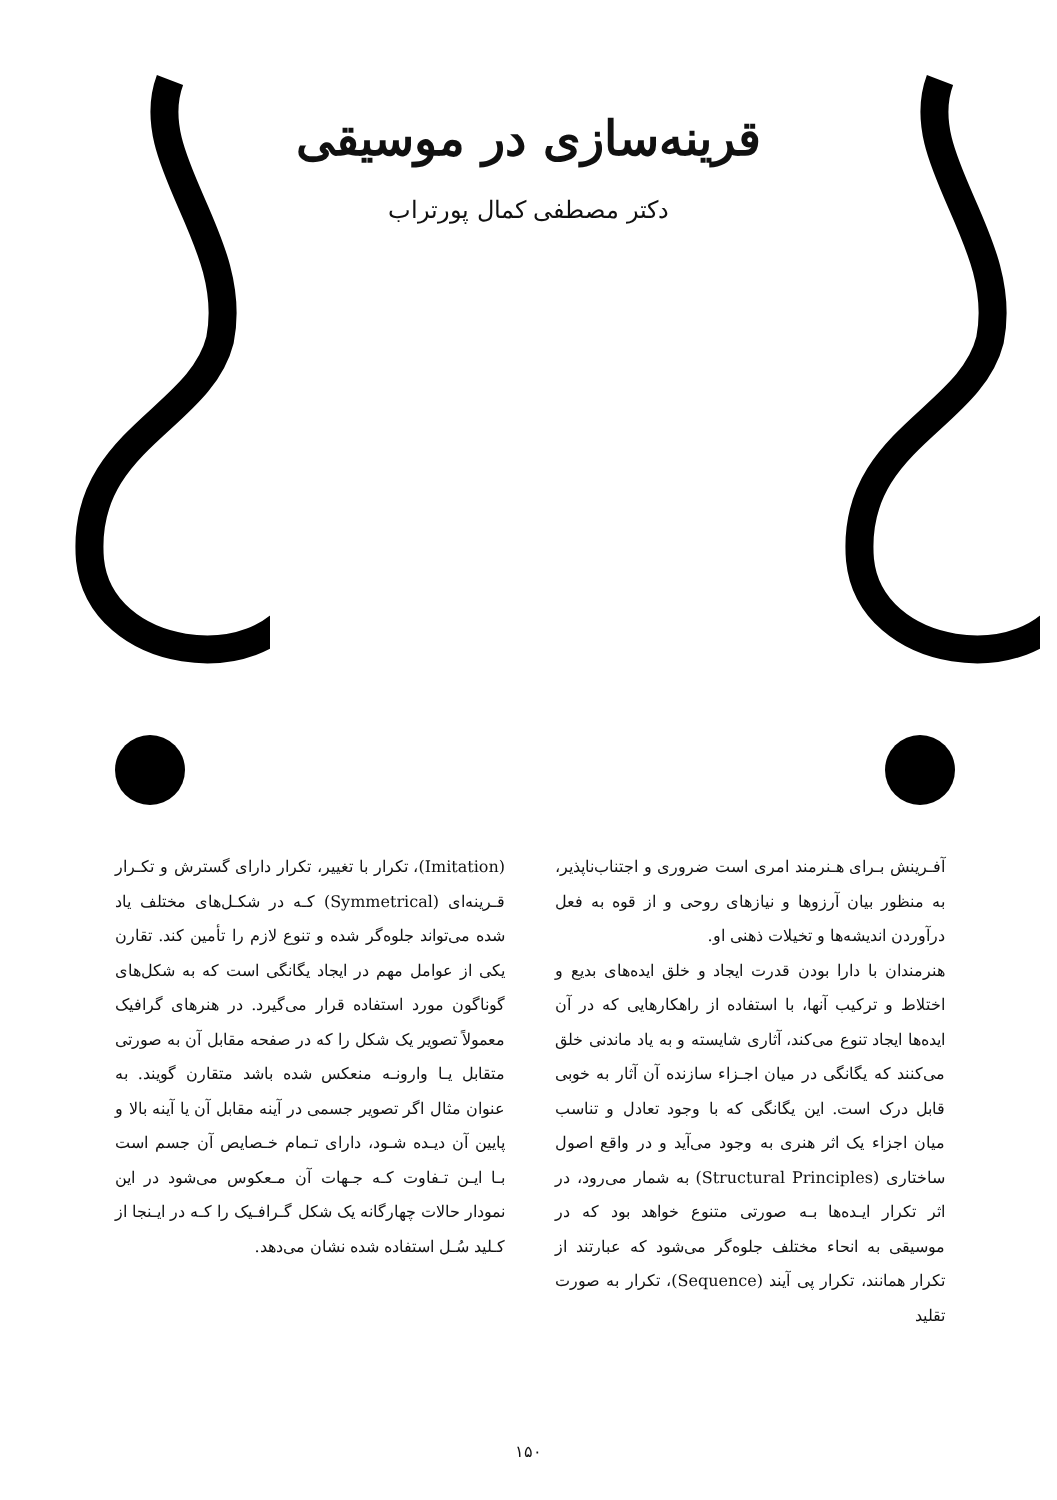قرینه‌سازی در موسیقی
دکتر مصطفی کمال پورتراب
آفـرینش بـرای هـنرمند امری است ضروری و اجتناب‌ناپذیر، به منظور بیان آرزوها و نیازهای روحی و از قوه به فعل درآوردن اندیشه‌ها و تخیلات ذهنی او.
هنرمندان با دارا بودن قدرت ایجاد و خلق ایده‌های بدیع و اختلاط و ترکیب آنها، با استفاده از راهکارهایی که در آن ایده‌ها ایجاد تنوع می‌کند، آثاری شایسته و به یاد ماندنی خلق می‌کنند که یگانگی در میان اجـزاء سازنده آن آثار به خوبی قابل درک است. این یگانگی که با وجود تعادل و تناسب میان اجزاء یک اثر هنری به وجود می‌آید و در واقع اصول ساختاری (Structural Principles) به شمار می‌رود، در اثر تکرار ایـده‌ها بـه صورتی متنوع خواهد بود که در موسیقی به انحاء مختلف جلوه‌گر می‌شود که عبارتند از تکرار همانند، تکرار پی آیند (Sequence)، تکرار به صورت تقلید
(Imitation)، تکرار با تغییر، تکرار دارای گسترش و تکـرار قـرینه‌ای (Symmetrical) کـه در شکـل‌های مختلف یاد شده می‌تواند جلوه‌گر شده و تنوع لازم را تأمین کند. تقارن یکی از عوامل مهم در ایجاد یگانگی است که به شکل‌های گوناگون مورد استفاده قرار می‌گیرد. در هنرهای گرافیک معمولاً تصویر یک شکل را که در صفحه مقابل آن به صورتی متقابل یـا وارونـه منعکس شده باشد متقارن گویند. به عنوان مثال اگر تصویر جسمی در آینه مقابل آن یا آینه بالا و پایین آن دیـده شـود، دارای تـمام خـصایص آن جسم است بـا ایـن تـفاوت کـه جـهات آن مـعکوس می‌شود در این نمودار حالات چهارگانه یک شکل گـرافـیک را کـه در ایـنجا از کـلید سُـل استفاده شده نشان می‌دهد.
۱۵۰